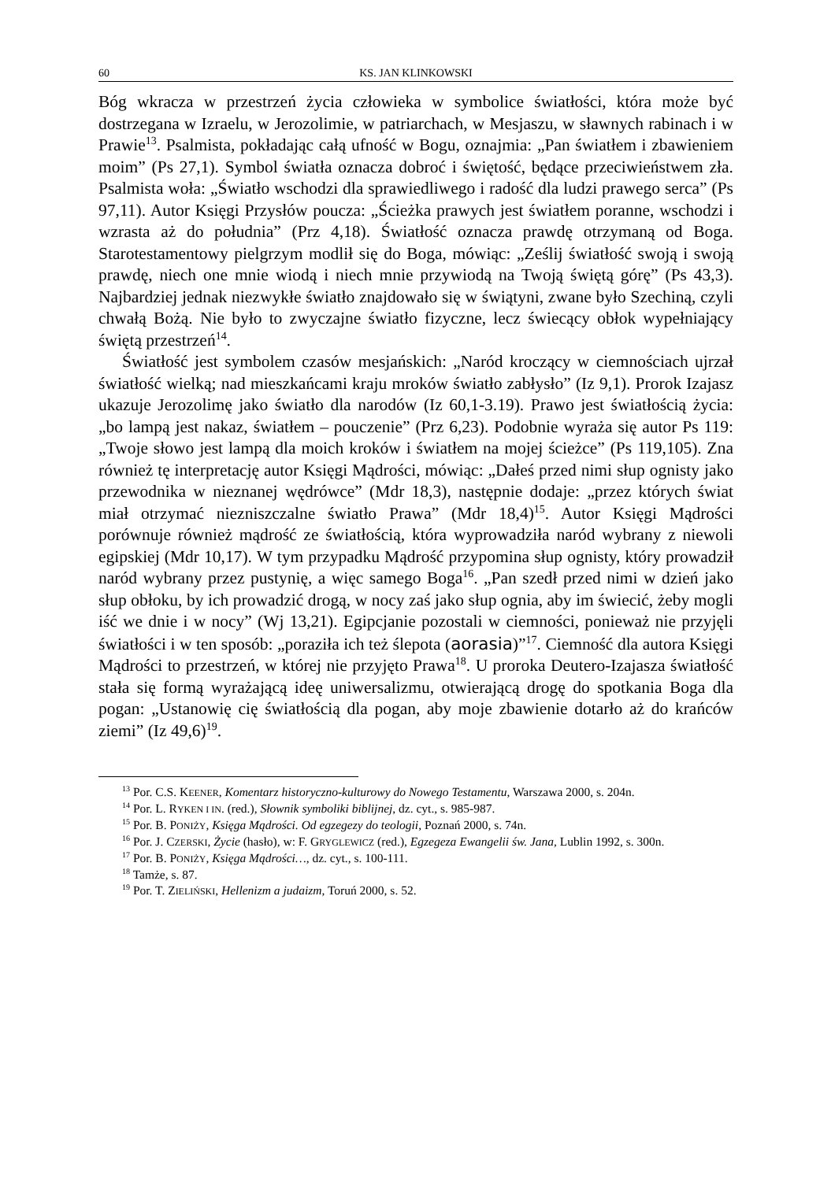60 KS. JAN KLINKOWSKI
Bóg wkracza w przestrzeń życia człowieka w symbolice światłości, która może być dostrzegana w Izraelu, w Jerozolimie, w patriarchach, w Mesjaszu, w sławnych rabinach i w Prawie<sup>13</sup>. Psalmista, pokładając całą ufność w Bogu, oznajmia: „Pan światłem i zbawieniem moim” (Ps 27,1). Symbol światła oznacza dobroć i świętość, będące przeciwieństwem zła. Psalmista woła: „Światło wschodzi dla sprawiedliwego i radość dla ludzi prawego serca” (Ps 97,11). Autor Księgi Przysłów poucza: „Ścieżka prawych jest światłem poranne, wschodzi i wzrasta aż do południa” (Prz 4,18). Światłość oznacza prawdę otrzymaną od Boga. Starotestamentowy pielgrzym modlił się do Boga, mówiąc: „Ześlij światłość swoją i swoją prawdę, niech one mnie wiodą i niech mnie przywiodą na Twoją świętą górę” (Ps 43,3). Najbardziej jednak niezwykłe światło znajdowało się w świątyni, zwane było Szechiną, czyli chwałą Bożą. Nie było to zwyczajne światło fizyczne, lecz świecący obłok wypełniający świętą przestrzeń<sup>14</sup>.
Światłość jest symbolem czasów mesjańskich: „Naród kroczący w ciemnościach ujrzał światłość wielką; nad mieszkańcami kraju mroków światło zabłysło” (Iz 9,1). Prorok Izajasz ukazuje Jerozolimę jako światło dla narodów (Iz 60,1-3.19). Prawo jest światłością życia: „bo lampą jest nakaz, światłem – pouczenie” (Prz 6,23). Podobnie wyraża się autor Ps 119: „Twoje słowo jest lampą dla moich kroków i światłem na mojej ścieżce” (Ps 119,105). Zna również tę interpretację autor Księgi Mądrości, mówiąc: „Dałeś przed nimi słup ognisty jako przewodnika w nieznanej wędrówce” (Mdr 18,3), następnie dodaje: „przez których świat miał otrzymać niezniszczalne światło Prawa” (Mdr 18,4)<sup>15</sup>. Autor Księgi Mądrości porównuje również mądrość ze światłością, która wyprowadziła naród wybrany z niewoli egipskiej (Mdr 10,17). W tym przypadku Mądrość przypomina słup ognisty, który prowadził naród wybrany przez pustynię, a więc samego Boga<sup>16</sup>. „Pan szedł przed nimi w dzień jako słup obłoku, by ich prowadzić drogą, w nocy zaś jako słup ognia, aby im świecić, żeby mogli iść we dnie i w nocy” (Wj 13,21). Egipcjanie pozostali w ciemności, ponieważ nie przyjęli światłości i w ten sposób: „poraziła ich też ślepota (aorasia)”<sup>17</sup>. Ciemność dla autora Księgi Mądrości to przestrzeń, w której nie przyjęto Prawa<sup>18</sup>. U proroka Deutero-Izajasza światłość stała się formą wyrażającą ideę uniwersalizmu, otwierającą drogę do spotkania Boga dla pogan: „Ustanowię cię światłością dla pogan, aby moje zbawienie dotarło aż do krańców ziemi” (Iz 49,6)<sup>19</sup>.
<sup>13</sup> Por. C.S. KEENER, Komentarz historyczno-kulturowy do Nowego Testamentu, Warszawa 2000, s. 204n.
<sup>14</sup> Por. L. RYKEN I IN. (red.), Słownik symboliki biblijnej, dz. cyt., s. 985-987.
<sup>15</sup> Por. B. PONIŻY, Księga Mądrości. Od egzegezy do teologii, Poznań 2000, s. 74n.
<sup>16</sup> Por. J. CZERSKI, Życie (hasło), w: F. GRYGLEWICZ (red.), Egzegeza Ewangelii św. Jana, Lublin 1992, s. 300n.
<sup>17</sup> Por. B. PONIŻY, Księga Mądrości…, dz. cyt., s. 100-111.
<sup>18</sup> Tamże, s. 87.
<sup>19</sup> Por. T. ZIELIŃSKI, Hellenizm a judaizm, Toruń 2000, s. 52.